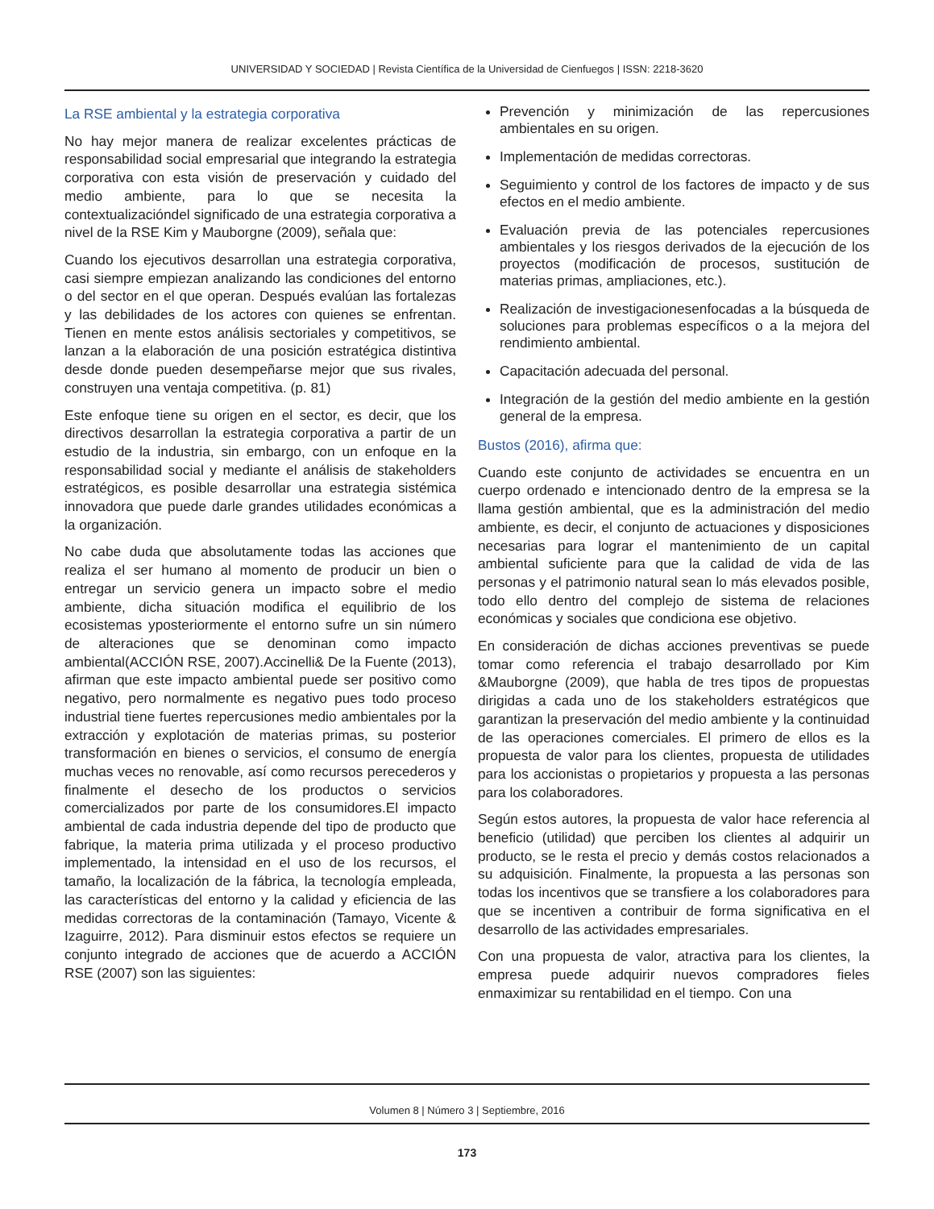UNIVERSIDAD Y SOCIEDAD | Revista Científica de la Universidad de Cienfuegos | ISSN: 2218-3620
La RSE ambiental y la estrategia corporativa
No hay mejor manera de realizar excelentes prácticas de responsabilidad social empresarial que integrando la estrategia corporativa con esta visión de preservación y cuidado del medio ambiente, para lo que se necesita la contextualizacióndel significado de una estrategia corporativa a nivel de la RSE Kim y Mauborgne (2009), señala que:
Cuando los ejecutivos desarrollan una estrategia corporativa, casi siempre empiezan analizando las condiciones del entorno o del sector en el que operan. Después evalúan las fortalezas y las debilidades de los actores con quienes se enfrentan. Tienen en mente estos análisis sectoriales y competitivos, se lanzan a la elaboración de una posición estratégica distintiva desde donde pueden desempeñarse mejor que sus rivales, construyen una ventaja competitiva. (p. 81)
Este enfoque tiene su origen en el sector, es decir, que los directivos desarrollan la estrategia corporativa a partir de un estudio de la industria, sin embargo, con un enfoque en la responsabilidad social y mediante el análisis de stakeholders estratégicos, es posible desarrollar una estrategia sistémica innovadora que puede darle grandes utilidades económicas a la organización.
No cabe duda que absolutamente todas las acciones que realiza el ser humano al momento de producir un bien o entregar un servicio genera un impacto sobre el medio ambiente, dicha situación modifica el equilibrio de los ecosistemas yposteriormente el entorno sufre un sin número de alteraciones que se denominan como impacto ambiental(ACCIÓN RSE, 2007).Accinelli& De la Fuente (2013), afirman que este impacto ambiental puede ser positivo como negativo, pero normalmente es negativo pues todo proceso industrial tiene fuertes repercusiones medio ambientales por la extracción y explotación de materias primas, su posterior transformación en bienes o servicios, el consumo de energía muchas veces no renovable, así como recursos perecederos y finalmente el desecho de los productos o servicios comercializados por parte de los consumidores.El impacto ambiental de cada industria depende del tipo de producto que fabrique, la materia prima utilizada y el proceso productivo implementado, la intensidad en el uso de los recursos, el tamaño, la localización de la fábrica, la tecnología empleada, las características del entorno y la calidad y eficiencia de las medidas correctoras de la contaminación (Tamayo, Vicente & Izaguirre, 2012). Para disminuir estos efectos se requiere un conjunto integrado de acciones que de acuerdo a ACCIÓN RSE (2007) son las siguientes:
Prevención y minimización de las repercusiones ambientales en su origen.
Implementación de medidas correctoras.
Seguimiento y control de los factores de impacto y de sus efectos en el medio ambiente.
Evaluación previa de las potenciales repercusiones ambientales y los riesgos derivados de la ejecución de los proyectos (modificación de procesos, sustitución de materias primas, ampliaciones, etc.).
Realización de investigacionesenfocadas a la búsqueda de soluciones para problemas específicos o a la mejora del rendimiento ambiental.
Capacitación adecuada del personal.
Integración de la gestión del medio ambiente en la gestión general de la empresa.
Bustos (2016), afirma que:
Cuando este conjunto de actividades se encuentra en un cuerpo ordenado e intencionado dentro de la empresa se la llama gestión ambiental, que es la administración del medio ambiente, es decir, el conjunto de actuaciones y disposiciones necesarias para lograr el mantenimiento de un capital ambiental suficiente para que la calidad de vida de las personas y el patrimonio natural sean lo más elevados posible, todo ello dentro del complejo de sistema de relaciones económicas y sociales que condiciona ese objetivo.
En consideración de dichas acciones preventivas se puede tomar como referencia el trabajo desarrollado por Kim &Mauborgne (2009), que habla de tres tipos de propuestas dirigidas a cada uno de los stakeholders estratégicos que garantizan la preservación del medio ambiente y la continuidad de las operaciones comerciales. El primero de ellos es la propuesta de valor para los clientes, propuesta de utilidades para los accionistas o propietarios y propuesta a las personas para los colaboradores.
Según estos autores, la propuesta de valor hace referencia al beneficio (utilidad) que perciben los clientes al adquirir un producto, se le resta el precio y demás costos relacionados a su adquisición. Finalmente, la propuesta a las personas son todas los incentivos que se transfiere a los colaboradores para que se incentiven a contribuir de forma significativa en el desarrollo de las actividades empresariales.
Con una propuesta de valor, atractiva para los clientes, la empresa puede adquirir nuevos compradores fieles enmaximizar su rentabilidad en el tiempo. Con una
Volumen 8 | Número 3 | Septiembre, 2016
173